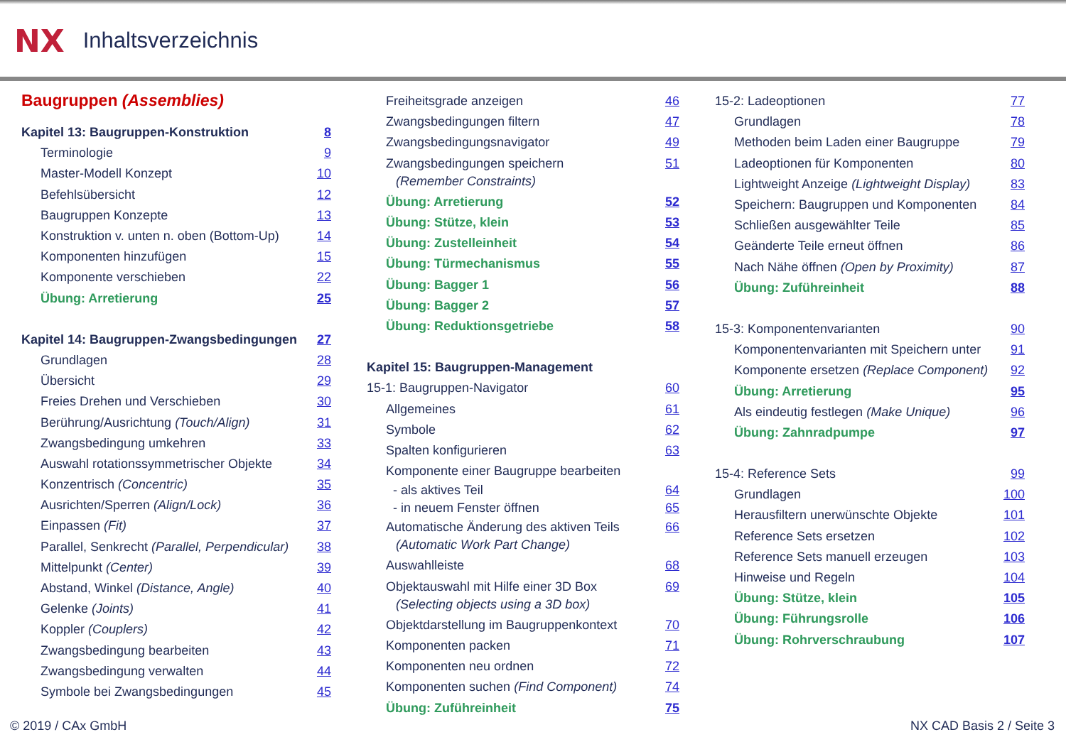NX Inhaltsverzeichnis
Baugruppen (Assemblies)
Kapitel 13: Baugruppen-Konstruktion 8
Terminologie 9
Master-Modell Konzept 10
Befehlsübersicht 12
Baugruppen Konzepte 13
Konstruktion v. unten n. oben (Bottom-Up) 14
Komponenten hinzufügen 15
Komponente verschieben 22
Übung: Arretierung 25
Kapitel 14: Baugruppen-Zwangsbedingungen 27
Grundlagen 28
Übersicht 29
Freies Drehen und Verschieben 30
Berührung/Ausrichtung (Touch/Align) 31
Zwangsbedingung umkehren 33
Auswahl rotationssymmetrischer Objekte 34
Konzentrisch (Concentric) 35
Ausrichten/Sperren (Align/Lock) 36
Einpassen (Fit) 37
Parallel, Senkrecht (Parallel, Perpendicular) 38
Mittelpunkt (Center) 39
Abstand, Winkel (Distance, Angle) 40
Gelenke (Joints) 41
Koppler (Couplers) 42
Zwangsbedingung bearbeiten 43
Zwangsbedingung verwalten 44
Symbole bei Zwangsbedingungen 45
Freiheitsgrade anzeigen 46
Zwangsbedingungen filtern 47
Zwangsbedingungsnavigator 49
Zwangsbedingungen speichern 51
(Remember Constraints)
Übung: Arretierung 52
Übung: Stütze, klein 53
Übung: Zustelleinheit 54
Übung: Türmechanismus 55
Übung: Bagger 1 56
Übung: Bagger 2 57
Übung: Reduktionsgetriebe 58
Kapitel 15: Baugruppen-Management
15-1: Baugruppen-Navigator 60
Allgemeines 61
Symbole 62
Spalten konfigurieren 63
Komponente einer Baugruppe bearbeiten
- als aktives Teil 64
- in neuem Fenster öffnen 65
Automatische Änderung des aktiven Teils 66
(Automatic Work Part Change)
Auswahlleiste 68
Objektauswahl mit Hilfe einer 3D Box 69
(Selecting objects using a 3D box)
Objektdarstellung im Baugruppenkontext 70
Komponenten packen 71
Komponenten neu ordnen 72
Komponenten suchen (Find Component) 74
Übung: Zuführeinheit 75
15-2: Ladeoptionen 77
Grundlagen 78
Methoden beim Laden einer Baugruppe 79
Ladeoptionen für Komponenten 80
Lightweight Anzeige (Lightweight Display) 83
Speichern: Baugruppen und Komponenten 84
Schließen ausgewählter Teile 85
Geänderte Teile erneut öffnen 86
Nach Nähe öffnen (Open by Proximity) 87
Übung: Zuführeinheit 88
15-3: Komponentenvarianten 90
Komponentenvarianten mit Speichern unter 91
Komponente ersetzen (Replace Component) 92
Übung: Arretierung 95
Als eindeutig festlegen (Make Unique) 96
Übung: Zahnradpumpe 97
15-4: Reference Sets 99
Grundlagen 100
Herausfiltern unerwünschte Objekte 101
Reference Sets ersetzen 102
Reference Sets manuell erzeugen 103
Hinweise und Regeln 104
Übung: Stütze, klein 105
Übung: Führungsrolle 106
Übung: Rohrverschraubung 107
© 2019 / CAx GmbH NX CAD Basis 2 / Seite 3